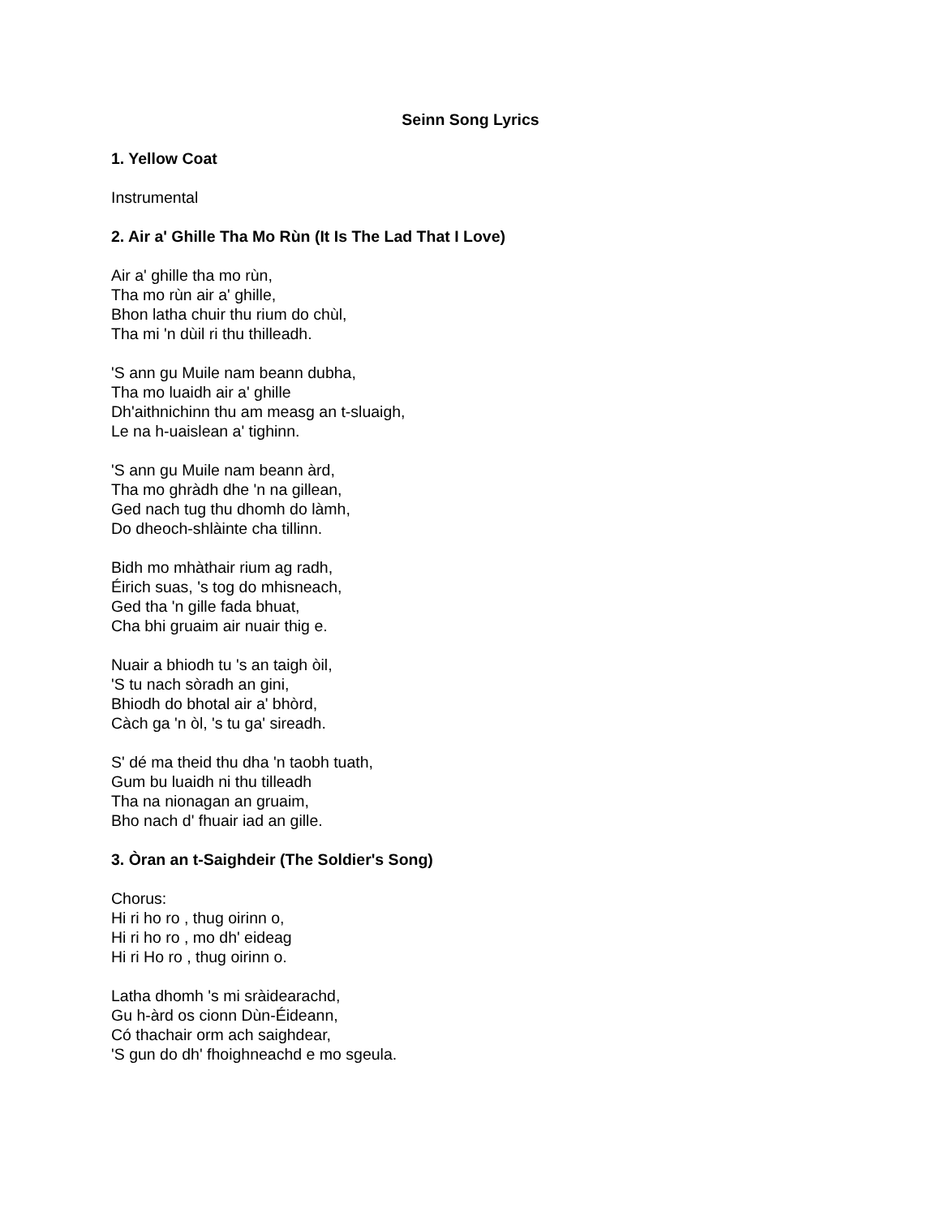Seinn Song Lyrics
1. Yellow Coat
Instrumental
2. Air a' Ghille Tha Mo Rùn (It Is The Lad That I Love)
Air a' ghille tha mo rùn,
Tha mo rùn air a' ghille,
Bhon latha chuir thu rium do chùl,
Tha mi 'n dùil ri thu thilleadh.
'S ann gu Muile nam beann dubha,
Tha mo luaidh air a' ghille
Dh'aithnichinn thu am measg an t-sluaigh,
Le na h-uaislean a' tighinn.
'S ann gu Muile nam beann àrd,
Tha mo ghràdh dhe 'n na gillean,
Ged nach tug thu dhomh do làmh,
Do dheoch-shlàinte cha tillinn.
Bidh mo mhàthair rium ag radh,
Éirich suas, 's tog do mhisneach,
Ged tha 'n gille fada bhuat,
Cha bhi gruaim air nuair thig e.
Nuair a bhiodh tu 's an taigh òil,
'S tu nach sòradh an gini,
Bhiodh do bhotal air a' bhòrd,
Càch ga 'n òl, 's tu ga' sireadh.
S' dé ma theid thu dha 'n taobh tuath,
Gum bu luaidh ni thu tilleadh
Tha na nionagan an gruaim,
Bho nach d' fhuair iad an gille.
3. Òran an t-Saighdeir (The Soldier's Song)
Chorus:
Hi ri ho ro , thug oirinn o,
Hi ri ho ro , mo dh' eideag
Hi ri Ho ro , thug oirinn o.
Latha dhomh 's mi sràidearachd,
Gu h-àrd os cionn Dùn-Éideann,
Có thachair orm ach saighdear,
'S gun do dh' fhoighneachd e mo sgeula.